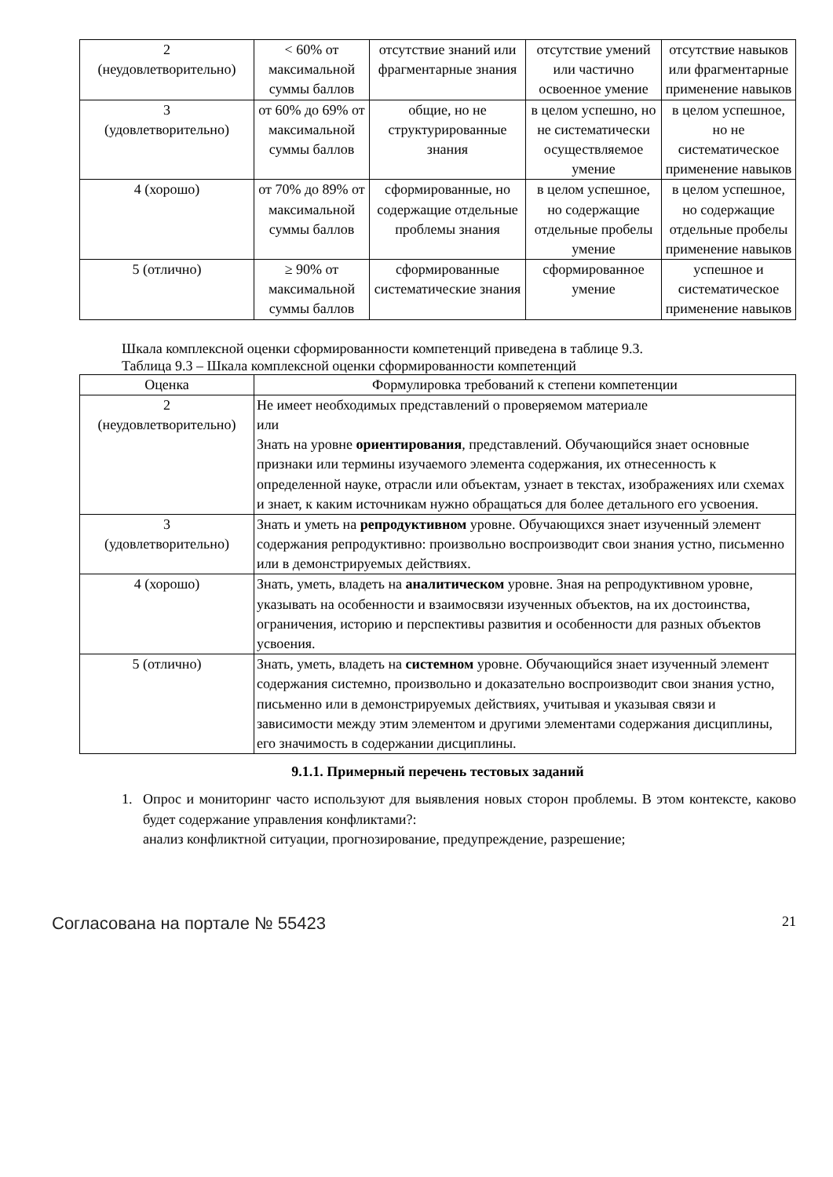| 2 (неудовлетворительно) | < 60% от максимальной суммы баллов | отсутствие знаний или фрагментарные знания | отсутствие умений или частично освоенное умение | отсутствие навыков или фрагментарные применение навыков |
| 3 (удовлетворительно) | от 60% до 69% от максимальной суммы баллов | общие, но не структурированные знания | в целом успешно, но не систематически осуществляемое умение | в целом успешное, но не систематическое применение навыков |
| 4 (хорошо) | от 70% до 89% от максимальной суммы баллов | сформированные, но содержащие отдельные проблемы знания | в целом успешное, но содержащие отдельные пробелы умение | в целом успешное, но содержащие отдельные пробелы применение навыков |
| 5 (отлично) | ≥ 90% от максимальной суммы баллов | сформированные систематические знания | сформированное умение | успешное и систематическое применение навыков |
Шкала комплексной оценки сформированности компетенций приведена в таблице 9.3.
Таблица 9.3 – Шкала комплексной оценки сформированности компетенций
| Оценка | Формулировка требований к степени компетенции |
| --- | --- |
| 2 (неудовлетворительно) | Не имеет необходимых представлений о проверяемом материале или Знать на уровне ориентирования , представлений. Обучающийся знает основные признаки или термины изучаемого элемента содержания, их отнесенность к определенной науке, отрасли или объектам, узнает в текстах, изображениях или схемах и знает, к каким источникам нужно обращаться для более детального его усвоения. |
| 3 (удовлетворительно) | Знать и уметь на репродуктивном уровне. Обучающихся знает изученный элемент содержания репродуктивно: произвольно воспроизводит свои знания устно, письменно или в демонстрируемых действиях. |
| 4 (хорошо) | Знать, уметь, владеть на аналитическом уровне. Зная на репродуктивном уровне, указывать на особенности и взаимосвязи изученных объектов, на их достоинства, ограничения, историю и перспективы развития и особенности для разных объектов усвоения. |
| 5 (отлично) | Знать, уметь, владеть на системном уровне. Обучающийся знает изученный элемент содержания системно, произвольно и доказательно воспроизводит свои знания устно, письменно или в демонстрируемых действиях, учитывая и указывая связи и зависимости между этим элементом и другими элементами содержания дисциплины, его значимость в содержании дисциплины. |
9.1.1. Примерный перечень тестовых заданий
1. Опрос и мониторинг часто используют для выявления новых сторон проблемы. В этом контексте, каково будет содержание управления конфликтами?:
анализ конфликтной ситуации, прогнозирование, предупреждение, разрешение;
Согласована на портале № 55423 21